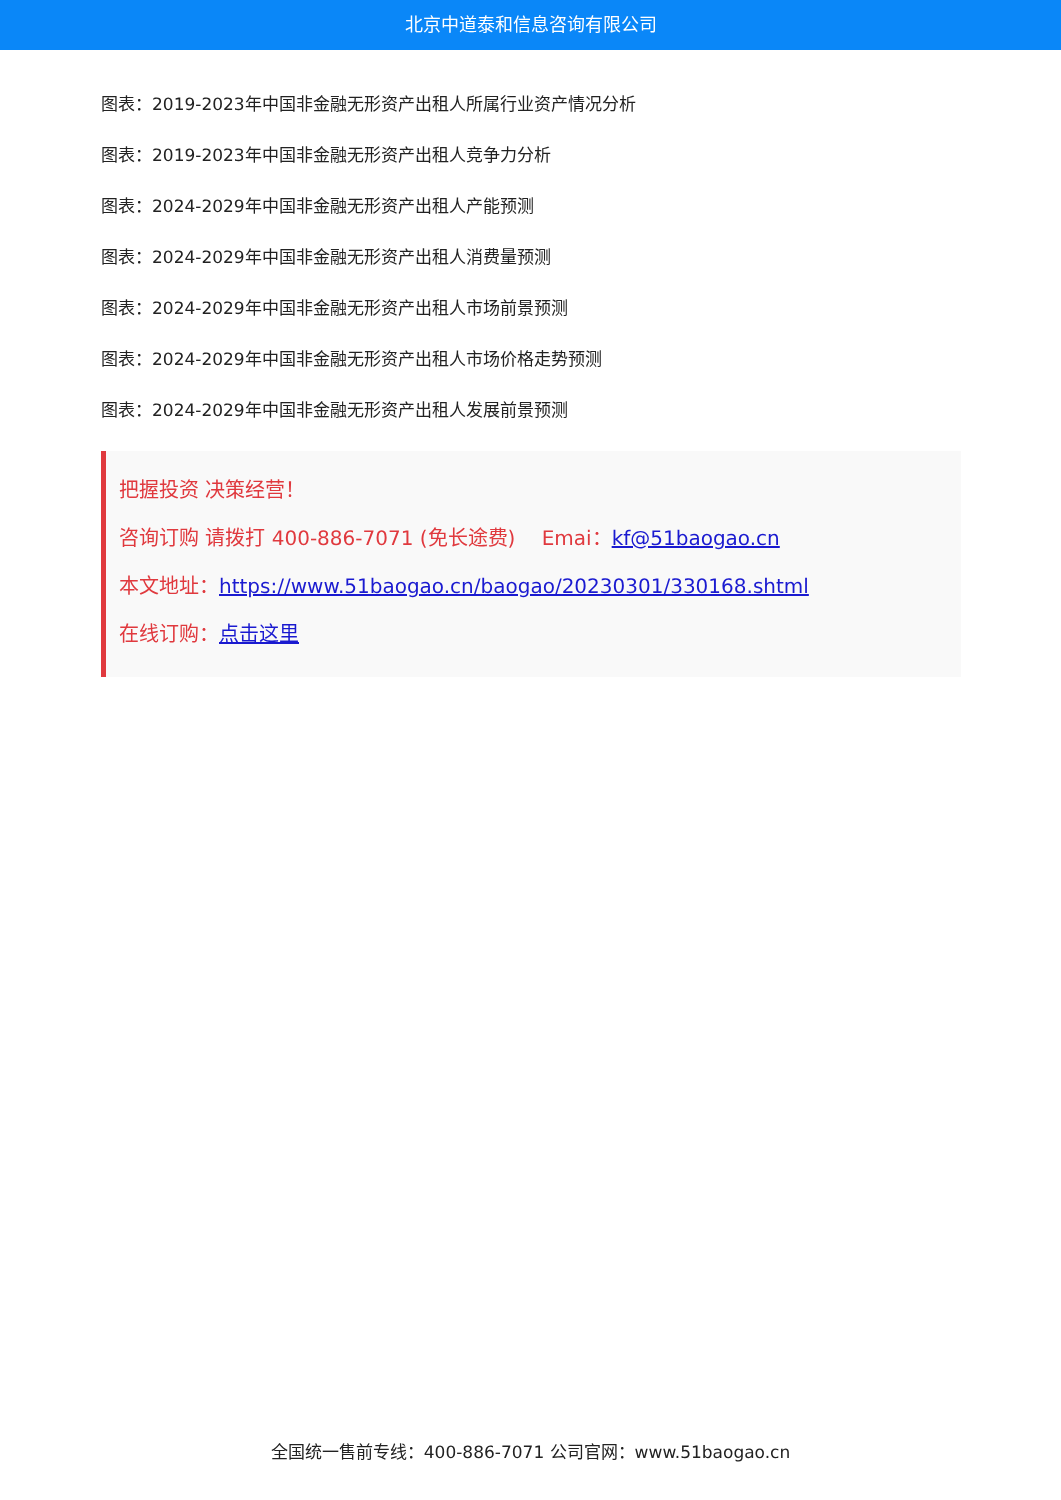北京中道泰和信息咨询有限公司
图表：2019-2023年中国非金融无形资产出租人所属行业资产情况分析
图表：2019-2023年中国非金融无形资产出租人竞争力分析
图表：2024-2029年中国非金融无形资产出租人产能预测
图表：2024-2029年中国非金融无形资产出租人消费量预测
图表：2024-2029年中国非金融无形资产出租人市场前景预测
图表：2024-2029年中国非金融无形资产出租人市场价格走势预测
图表：2024-2029年中国非金融无形资产出租人发展前景预测
把握投资 决策经营！
咨询订购 请拨打 400-886-7071 (免长途费)　 Emai：kf@51baogao.cn
本文地址：https://www.51baogao.cn/baogao/20230301/330168.shtml
在线订购：点击这里
全国统一售前专线：400-886-7071 公司官网：www.51baogao.cn